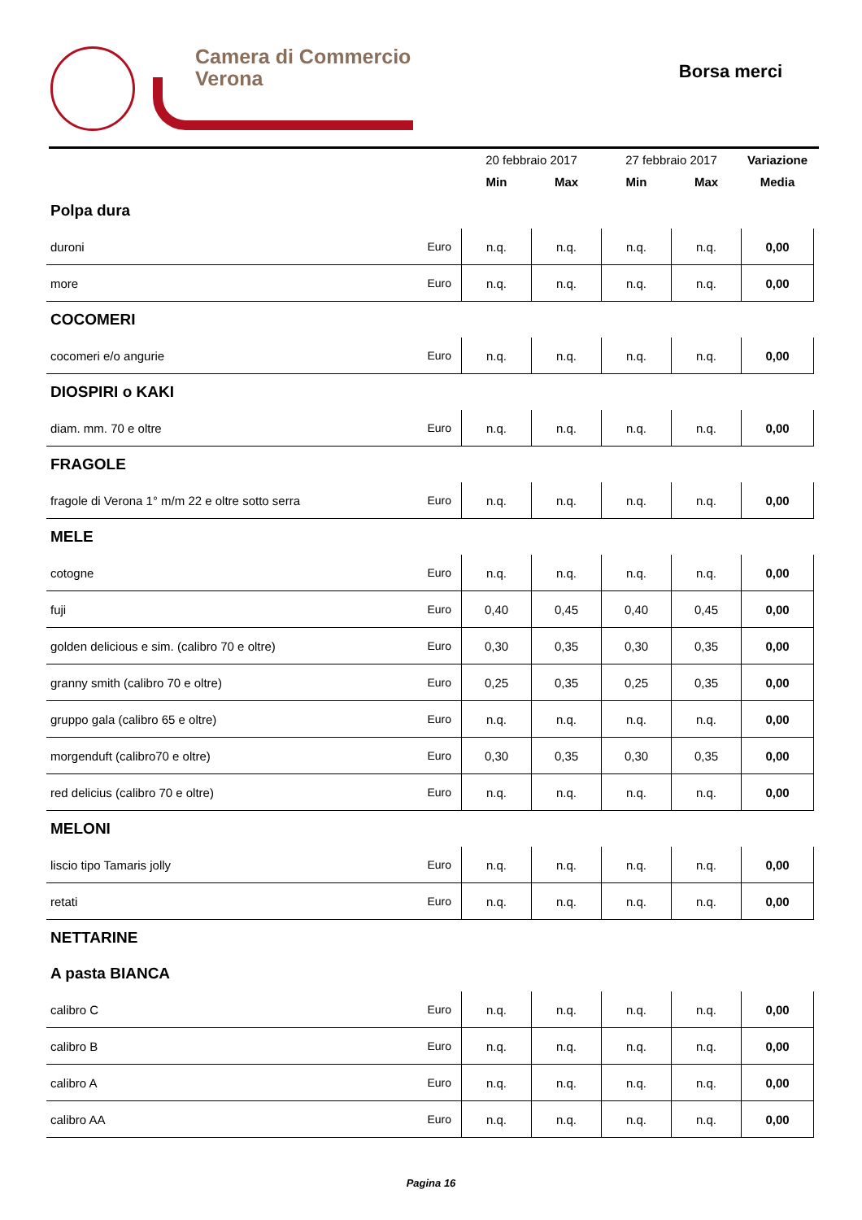Camera di Commercio
Verona
Borsa merci
| | | 20 febbraio 2017 | | 27 febbraio 2017 | | Variazione |
| --- | --- | --- | --- | --- | --- | --- |
| | | Min | Max | Min | Max | Media |
| Polpa dura | | | | | | |
| duroni | Euro | n.q. | n.q. | n.q. | n.q. | 0,00 |
| more | Euro | n.q. | n.q. | n.q. | n.q. | 0,00 |
| COCOMERI | | | | | | |
| cocomeri e/o angurie | Euro | n.q. | n.q. | n.q. | n.q. | 0,00 |
| DIOSPIRI o KAKI | | | | | | |
| diam. mm. 70 e oltre | Euro | n.q. | n.q. | n.q. | n.q. | 0,00 |
| FRAGOLE | | | | | | |
| fragole di Verona 1° m/m 22 e oltre sotto serra | Euro | n.q. | n.q. | n.q. | n.q. | 0,00 |
| MELE | | | | | | |
| cotogne | Euro | n.q. | n.q. | n.q. | n.q. | 0,00 |
| fuji | Euro | 0,40 | 0,45 | 0,40 | 0,45 | 0,00 |
| golden delicious e sim. (calibro 70 e oltre) | Euro | 0,30 | 0,35 | 0,30 | 0,35 | 0,00 |
| granny smith (calibro 70 e oltre) | Euro | 0,25 | 0,35 | 0,25 | 0,35 | 0,00 |
| gruppo gala (calibro 65 e oltre) | Euro | n.q. | n.q. | n.q. | n.q. | 0,00 |
| morgenduft (calibro70 e oltre) | Euro | 0,30 | 0,35 | 0,30 | 0,35 | 0,00 |
| red delicius (calibro 70 e oltre) | Euro | n.q. | n.q. | n.q. | n.q. | 0,00 |
| MELONI | | | | | | |
| liscio tipo Tamaris jolly | Euro | n.q. | n.q. | n.q. | n.q. | 0,00 |
| retati | Euro | n.q. | n.q. | n.q. | n.q. | 0,00 |
| NETTARINE | | | | | | |
| A pasta BIANCA | | | | | | |
| calibro C | Euro | n.q. | n.q. | n.q. | n.q. | 0,00 |
| calibro B | Euro | n.q. | n.q. | n.q. | n.q. | 0,00 |
| calibro A | Euro | n.q. | n.q. | n.q. | n.q. | 0,00 |
| calibro AA | Euro | n.q. | n.q. | n.q. | n.q. | 0,00 |
Pagina 16